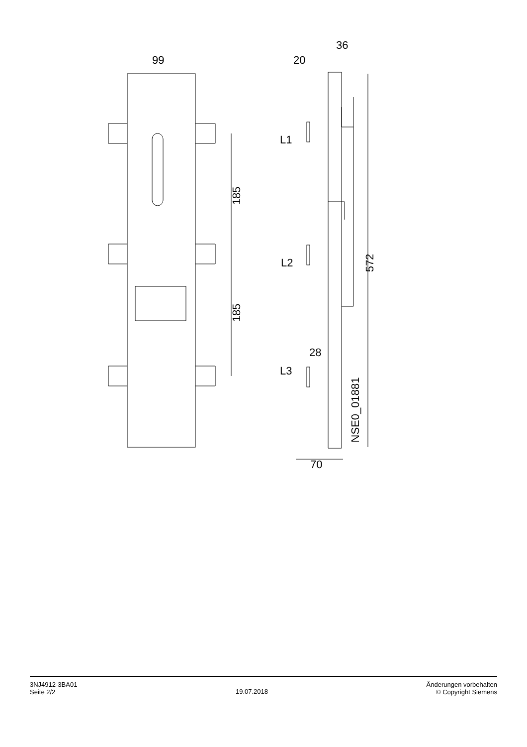99
36
20
L1
L2
L3
28
70
185
185
572
NSE0_01881
3NJ4912-3BA01
Seite 2/2
19.07.2018
Änderungen vorbehalten
© Copyright Siemens